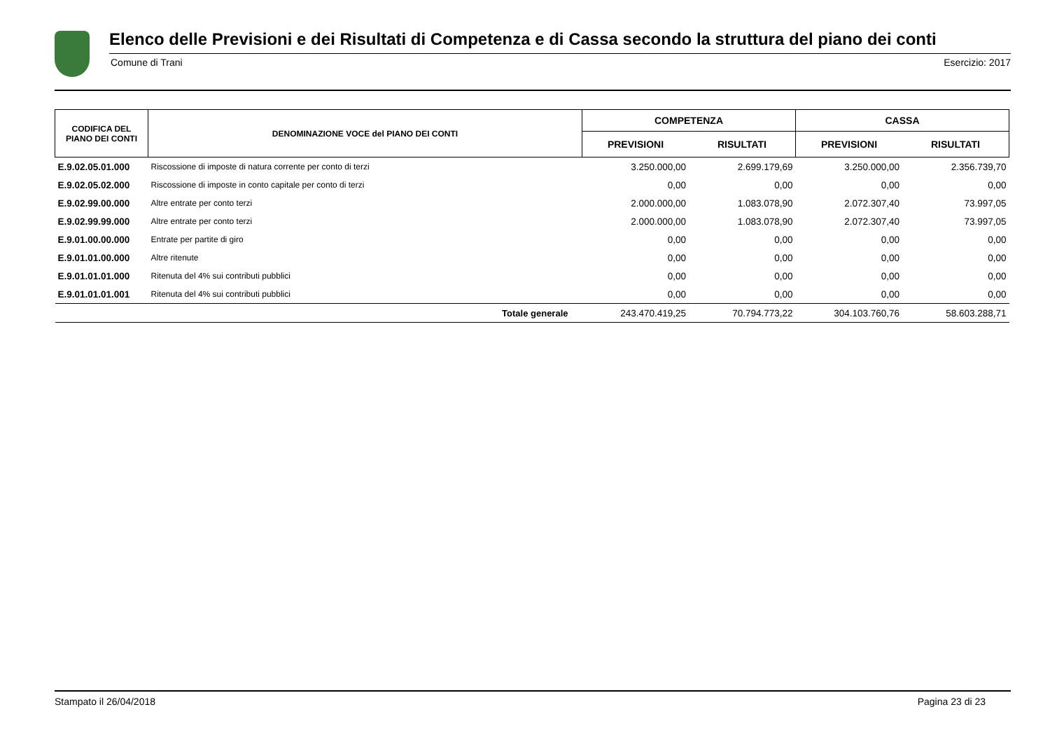Elenco delle Previsioni e dei Risultati di Competenza e di Cassa secondo la struttura del piano dei conti
Comune di Trani Esercizio: 2017
| CODIFICA DEL PIANO DEI CONTI | DENOMINAZIONE VOCE del PIANO DEI CONTI | COMPETENZA | | CASSA | |
| --- | --- | --- | --- | --- | --- |
| | | PREVISIONI | RISULTATI | PREVISIONI | RISULTATI |
| E.9.02.05.01.000 | Riscossione di imposte di natura corrente per conto di terzi | 3.250.000,00 | 2.699.179,69 | 3.250.000,00 | 2.356.739,70 |
| E.9.02.05.02.000 | Riscossione di imposte in conto capitale per conto di terzi | 0,00 | 0,00 | 0,00 | 0,00 |
| E.9.02.99.00.000 | Altre entrate per conto terzi | 2.000.000,00 | 1.083.078,90 | 2.072.307,40 | 73.997,05 |
| E.9.02.99.99.000 | Altre entrate per conto terzi | 2.000.000,00 | 1.083.078,90 | 2.072.307,40 | 73.997,05 |
| E.9.01.00.00.000 | Entrate per partite di giro | 0,00 | 0,00 | 0,00 | 0,00 |
| E.9.01.01.00.000 | Altre ritenute | 0,00 | 0,00 | 0,00 | 0,00 |
| E.9.01.01.01.000 | Ritenuta del 4% sui contributi pubblici | 0,00 | 0,00 | 0,00 | 0,00 |
| E.9.01.01.01.001 | Ritenuta del 4% sui contributi pubblici | 0,00 | 0,00 | 0,00 | 0,00 |
| | Totale generale | 243.470.419,25 | 70.794.773,22 | 304.103.760,76 | 58.603.288,71 |
Stampato il 26/04/2018 Pagina 23 di 23